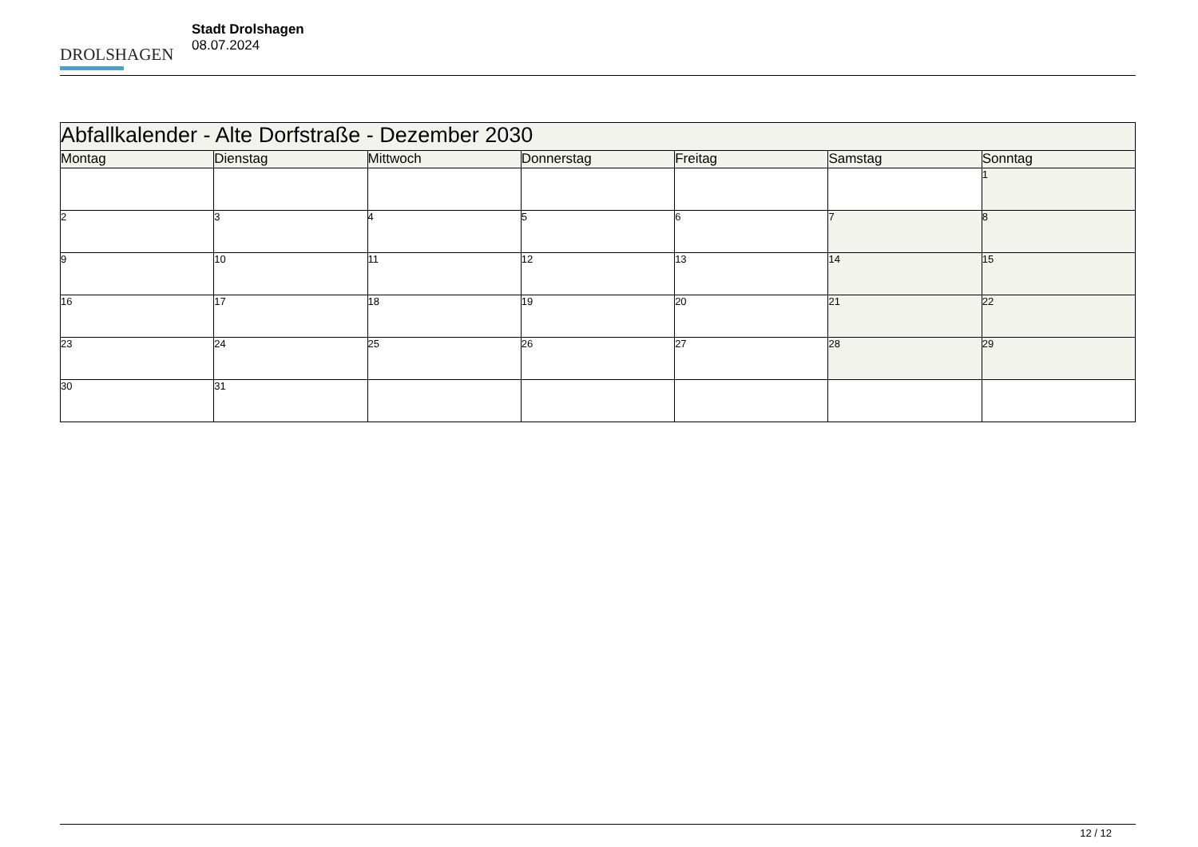DROLSHAGEN
Stadt Drolshagen
08.07.2024
| Abfallkalender - Alte Dorfstraße - Dezember 2030 | | | | | | |
| --- | --- | --- | --- | --- | --- | --- |
| Montag | Dienstag | Mittwoch | Donnerstag | Freitag | Samstag | Sonntag |
| | | | | | | 1 |
| 2 | 3 | 4 | 5 | 6 | 7 | 8 |
| 9 | 10 | 11 | 12 | 13 | 14 | 15 |
| 16 | 17 | 18 | 19 | 20 | 21 | 22 |
| 23 | 24 | 25 | 26 | 27 | 28 | 29 |
| 30 | 31 | | | | | |
12 / 12